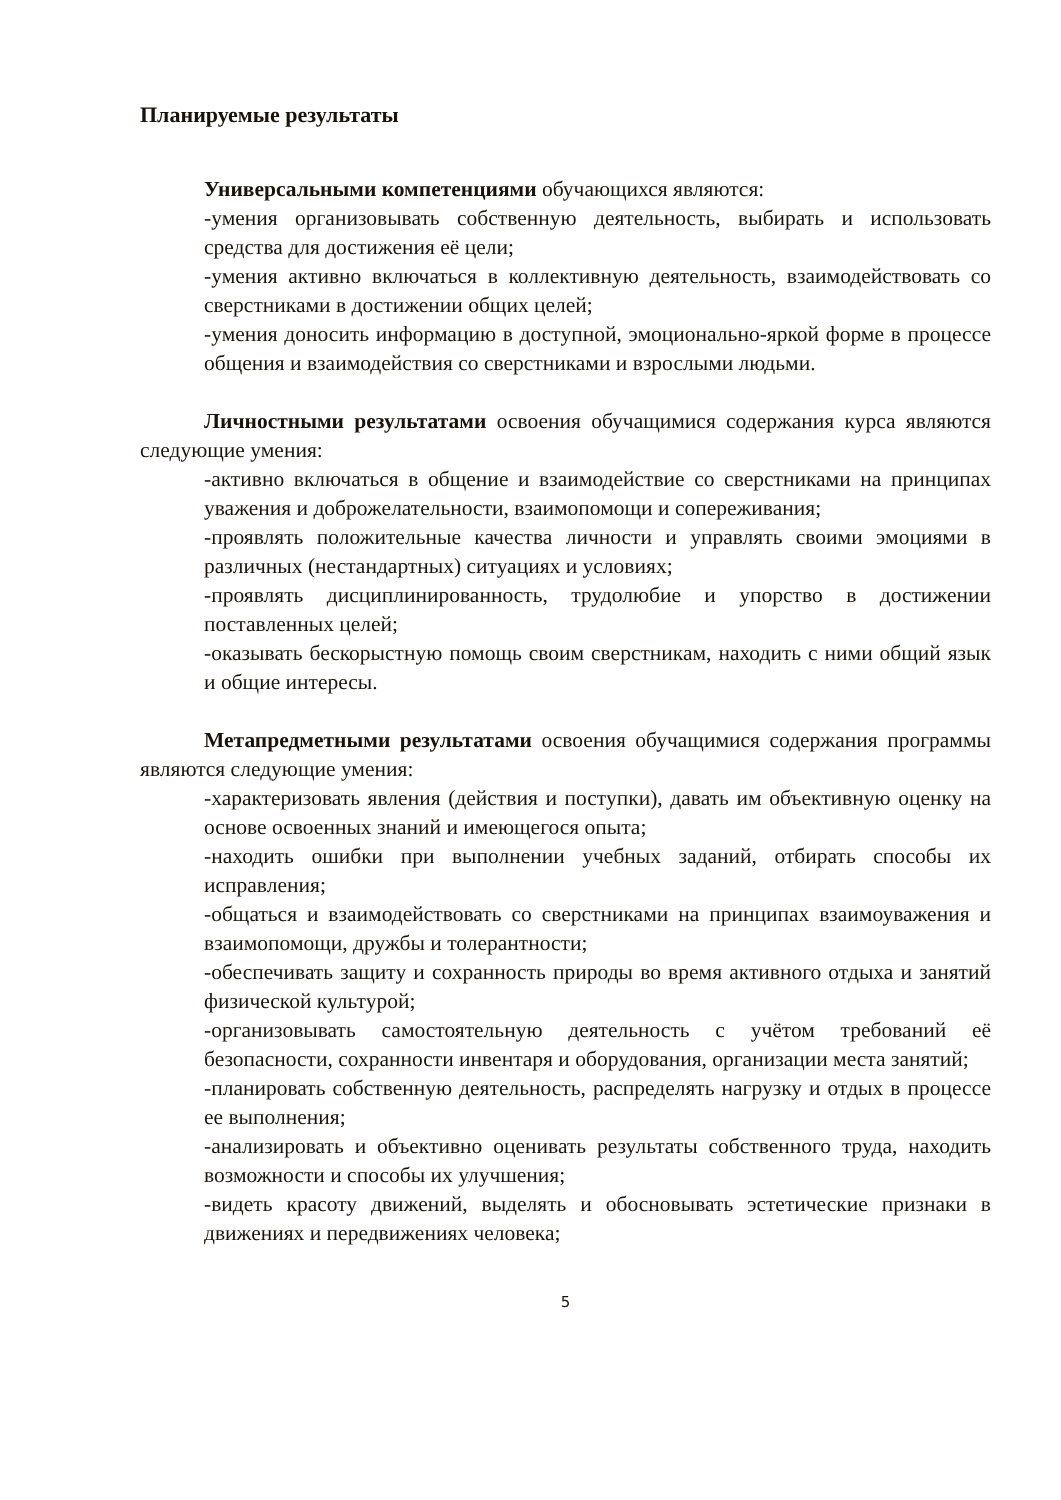Планируемые результаты
Универсальными компетенциями обучающихся являются:
-умения организовывать собственную деятельность, выбирать и использовать средства для достижения её цели;
-умения активно включаться в коллективную деятельность, взаимодействовать со сверстниками в достижении общих целей;
-умения доносить информацию в доступной, эмоционально-яркой форме в процессе общения и взаимодействия со сверстниками и взрослыми людьми.
Личностными результатами освоения обучащимися содержания курса являются следующие умения:
-активно включаться в общение и взаимодействие со сверстниками на принципах уважения и доброжелательности, взаимопомощи и сопереживания;
-проявлять положительные качества личности и управлять своими эмоциями в различных (нестандартных) ситуациях и условиях;
-проявлять дисциплинированность, трудолюбие и упорство в достижении поставленных целей;
-оказывать бескорыстную помощь своим сверстникам, находить с ними общий язык и общие интересы.
Метапредметными результатами освоения обучащимися содержания программы являются следующие умения:
-характеризовать явления (действия и поступки), давать им объективную оценку на основе освоенных знаний и имеющегося опыта;
-находить ошибки при выполнении учебных заданий, отбирать способы их исправления;
-общаться и взаимодействовать со сверстниками на принципах взаимоуважения и взаимопомощи, дружбы и толерантности;
-обеспечивать защиту и сохранность природы во время активного отдыха и занятий физической культурой;
-организовывать самостоятельную деятельность с учётом требований её безопасности, сохранности инвентаря и оборудования, организации места занятий;
-планировать собственную деятельность, распределять нагрузку и отдых в процессе ее выполнения;
-анализировать и объективно оценивать результаты собственного труда, находить возможности и способы их улучшения;
-видеть красоту движений, выделять и обосновывать эстетические признаки в движениях и передвижениях человека;
5